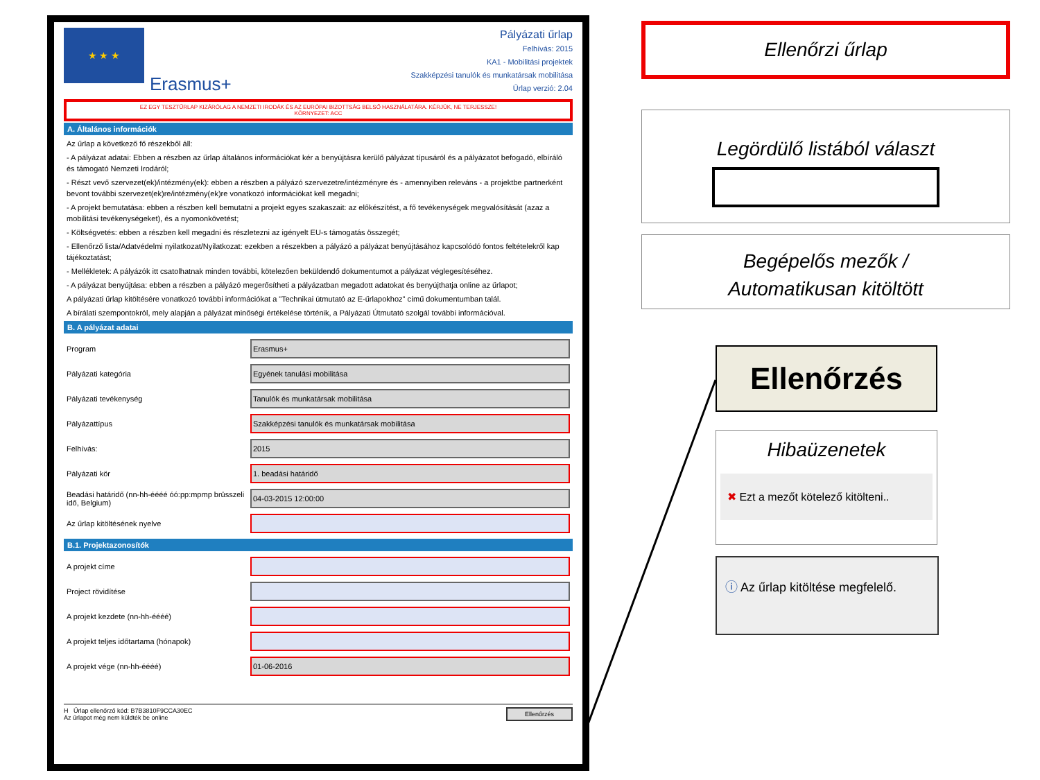★ ★ ★
Erasmus+
Pályázati űrlap
Felhívás: 2015
KA1 - Mobilitási projektek
Szakképzési tanulók és munkatársak mobilitása
Űrlap verzió: 2.04
EZ EGY TESZTŰRLAP KIZÁRÓLAG A NEMZETI IRODÁK ÉS AZ EURÓPAI BIZOTTSÁG BELSŐ HASZNÁLATÁRA. KÉRJÜK, NE TERJESSZE!
KÖRNYEZET: ACC
A. Általános információk
Az űrlap a következő fő részekből áll:
- A pályázat adatai: Ebben a részben az űrlap általános információkat kér a benyújtásra kerülő pályázat típusáról és a pályázatot befogadó, elbíráló és támogató Nemzeti Irodáról;
- Részt vevő szervezet(ek)/intézmény(ek): ebben a részben a pályázó szervezetre/intézményre és - amennyiben releváns - a projektbe partnerként bevont további szervezet(ek)re/intézmény(ek)re vonatkozó információkat kell megadni;
- A projekt bemutatása: ebben a részben kell bemutatni a projekt egyes szakaszait: az előkészítést, a fő tevékenységek megvalósítását (azaz a mobilitási tevékenységeket), és a nyomonkövetést;
- Költségvetés: ebben a részben kell megadni és részletezni az igényelt EU-s támogatás összegét;
- Ellenőrző lista/Adatvédelmi nyilatkozat/Nyilatkozat: ezekben a részekben a pályázó a pályázat benyújtásához kapcsolódó fontos feltételekről kap tájékoztatást;
- Mellékletek: A pályázók itt csatolhatnak minden további, kötelezően beküldendő dokumentumot a pályázat véglegesítéséhez.
- A pályázat benyújtása: ebben a részben a pályázó megerősítheti a pályázatban megadott adatokat és benyújthatja online az űrlapot;
A pályázati űrlap kitöltésére vonatkozó további információkat a "Technikai útmutató az E-űrlapokhoz" című dokumentumban talál.
A bírálati szempontokról, mely alapján a pályázat minőségi értékelése történik, a Pályázati Útmutató szolgál további információval.
B. A pályázat adatai
Program
Erasmus+
Pályázati kategória
Egyének tanulási mobilitása
Pályázati tevékenység
Tanulók és munkatársak mobilitása
Pályázattípus
Szakképzési tanulók és munkatársak mobilitása
Felhívás:
2015
Pályázati kör
1. beadási határidő
Beadási határidő (nn-hh-éééé óó:pp:mpmp brüsszeli idő, Belgium)
04-03-2015 12:00:00
Az űrlap kitöltésének nyelve
B.1. Projektazonosítók
A projekt címe
Project rövidítése
A projekt kezdete (nn-hh-éééé)
A projekt teljes időtartama (hónapok)
A projekt vége (nn-hh-éééé)
01-06-2016
H Űrlap ellenőrző kód: B7B3810F9CCA30EC
Az űrlapot még nem küldték be online
Ellenőrzés
Ellenőrzi űrlap
Legördülő listából választ
Begépelős mezők /
Automatikusan kitöltött
Ellenőrzés
Hibaüzenetek
✖ Ezt a mezőt kötelező kitölteni..
ⓘ Az űrlap kitöltése megfelelő.